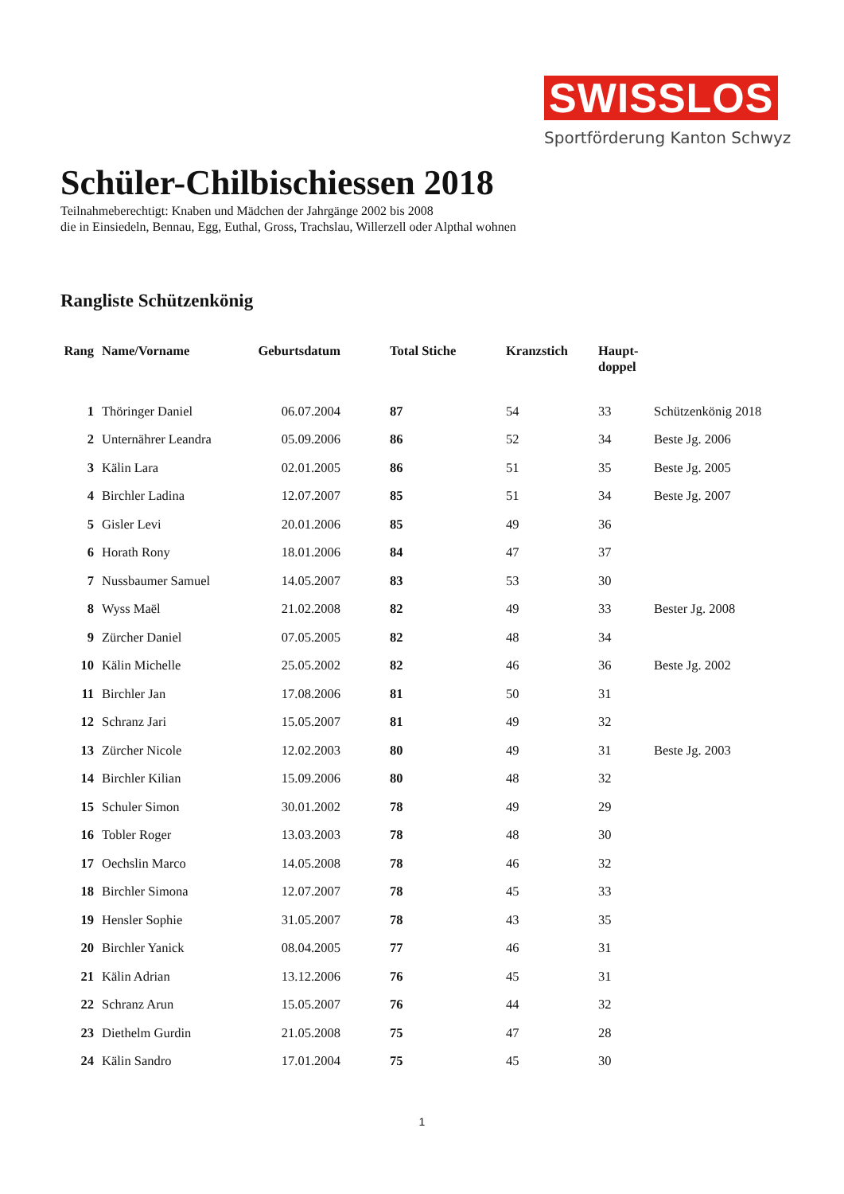SWISSLOS
Sportförderung Kanton Schwyz
Schüler-Chilbischiessen 2018
Teilnahmeberechtigt: Knaben und Mädchen der Jahrgänge 2002 bis 2008
die in Einsiedeln, Bennau, Egg, Euthal, Gross, Trachslau, Willerzell oder Alpthal wohnen
Rangliste Schützenkönig
| Rang | Name/Vorname | Geburtsdatum | Total Stiche | Kranzstich | Haupt- doppel | |
| --- | --- | --- | --- | --- | --- | --- |
| 1 | Thöringer Daniel | 06.07.2004 | 87 | 54 | 33 | Schützenkönig 2018 |
| 2 | Unternährer Leandra | 05.09.2006 | 86 | 52 | 34 | Beste Jg. 2006 |
| 3 | Kälin Lara | 02.01.2005 | 86 | 51 | 35 | Beste Jg. 2005 |
| 4 | Birchler Ladina | 12.07.2007 | 85 | 51 | 34 | Beste Jg. 2007 |
| 5 | Gisler Levi | 20.01.2006 | 85 | 49 | 36 | |
| 6 | Horath Rony | 18.01.2006 | 84 | 47 | 37 | |
| 7 | Nussbaumer Samuel | 14.05.2007 | 83 | 53 | 30 | |
| 8 | Wyss Maël | 21.02.2008 | 82 | 49 | 33 | Bester Jg. 2008 |
| 9 | Zürcher Daniel | 07.05.2005 | 82 | 48 | 34 | |
| 10 | Kälin Michelle | 25.05.2002 | 82 | 46 | 36 | Beste Jg. 2002 |
| 11 | Birchler Jan | 17.08.2006 | 81 | 50 | 31 | |
| 12 | Schranz Jari | 15.05.2007 | 81 | 49 | 32 | |
| 13 | Zürcher Nicole | 12.02.2003 | 80 | 49 | 31 | Beste Jg. 2003 |
| 14 | Birchler Kilian | 15.09.2006 | 80 | 48 | 32 | |
| 15 | Schuler Simon | 30.01.2002 | 78 | 49 | 29 | |
| 16 | Tobler Roger | 13.03.2003 | 78 | 48 | 30 | |
| 17 | Oechslin Marco | 14.05.2008 | 78 | 46 | 32 | |
| 18 | Birchler Simona | 12.07.2007 | 78 | 45 | 33 | |
| 19 | Hensler Sophie | 31.05.2007 | 78 | 43 | 35 | |
| 20 | Birchler Yanick | 08.04.2005 | 77 | 46 | 31 | |
| 21 | Kälin Adrian | 13.12.2006 | 76 | 45 | 31 | |
| 22 | Schranz Arun | 15.05.2007 | 76 | 44 | 32 | |
| 23 | Diethelm Gurdin | 21.05.2008 | 75 | 47 | 28 | |
| 24 | Kälin Sandro | 17.01.2004 | 75 | 45 | 30 | |
1